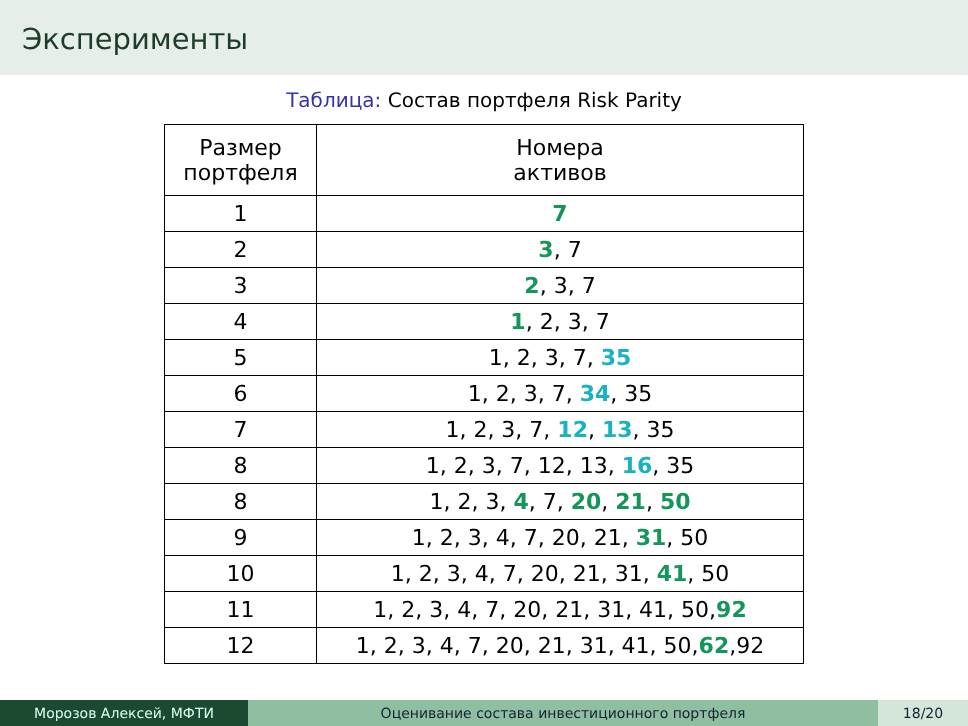Эксперименты
Таблица: Состав портфеля Risk Parity
| Размер портфеля | Номера активов |
| 1 | 7 |
| 2 | 3 , 7 |
| 3 | 2 , 3, 7 |
| 4 | 1 , 2, 3, 7 |
| 5 | 1, 2, 3, 7, 35 |
| 6 | 1, 2, 3, 7, 34 , 35 |
| 7 | 1, 2, 3, 7, 12 , 13 , 35 |
| 8 | 1, 2, 3, 7, 12, 13, 16 , 35 |
| 8 | 1, 2, 3, 4 , 7, 20 , 21 , 50 |
| 9 | 1, 2, 3, 4, 7, 20, 21, 31 , 50 |
| 10 | 1, 2, 3, 4, 7, 20, 21, 31, 41 , 50 |
| 11 | 1, 2, 3, 4, 7, 20, 21, 31, 41, 50, 92 |
| 12 | 1, 2, 3, 4, 7, 20, 21, 31, 41, 50, 62 ,92 |
Морозов Алексей, МФТИ Оценивание состава инвестиционного портфеля 18/20